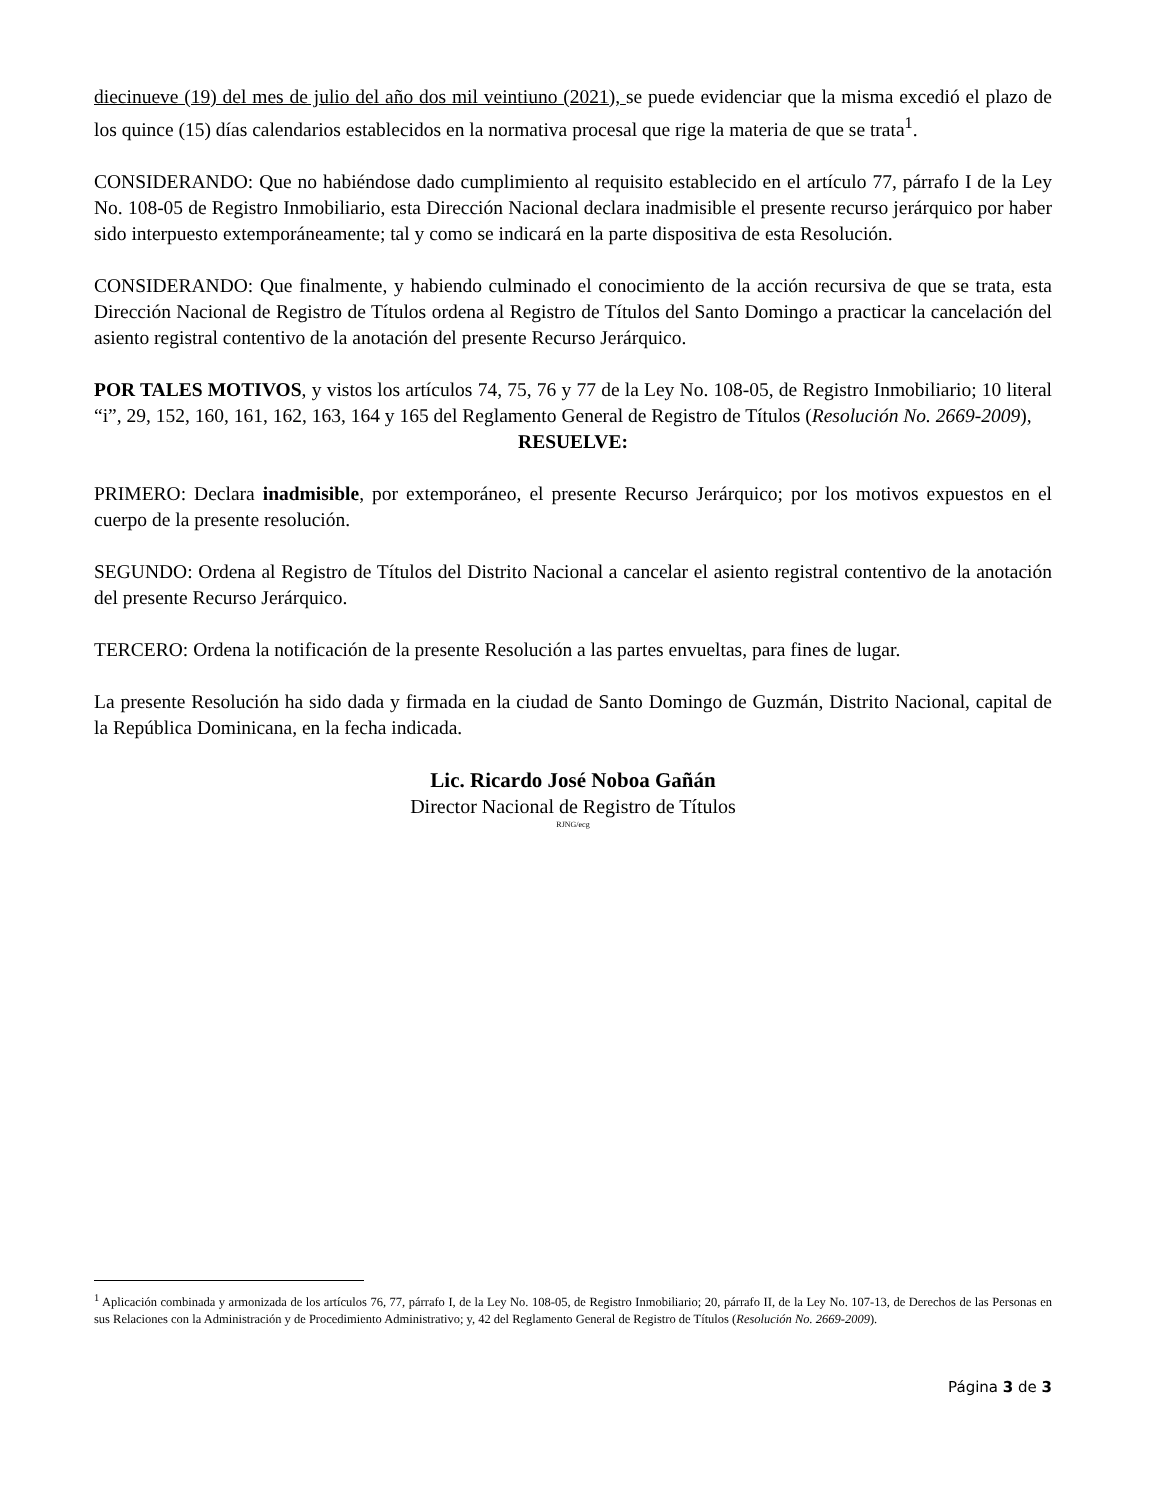diecinueve (19) del mes de julio del año dos mil veintiuno (2021), se puede evidenciar que la misma excedió el plazo de los quince (15) días calendarios establecidos en la normativa procesal que rige la materia de que se trata<sup>1</sup>.
CONSIDERANDO: Que no habiéndose dado cumplimiento al requisito establecido en el artículo 77, párrafo I de la Ley No. 108-05 de Registro Inmobiliario, esta Dirección Nacional declara inadmisible el presente recurso jerárquico por haber sido interpuesto extemporáneamente; tal y como se indicará en la parte dispositiva de esta Resolución.
CONSIDERANDO: Que finalmente, y habiendo culminado el conocimiento de la acción recursiva de que se trata, esta Dirección Nacional de Registro de Títulos ordena al Registro de Títulos del Santo Domingo a practicar la cancelación del asiento registral contentivo de la anotación del presente Recurso Jerárquico.
POR TALES MOTIVOS, y vistos los artículos 74, 75, 76 y 77 de la Ley No. 108-05, de Registro Inmobiliario; 10 literal “i”, 29, 152, 160, 161, 162, 163, 164 y 165 del Reglamento General de Registro de Títulos (Resolución No. 2669-2009),
RESUELVE:
PRIMERO: Declara inadmisible, por extemporáneo, el presente Recurso Jerárquico; por los motivos expuestos en el cuerpo de la presente resolución.
SEGUNDO: Ordena al Registro de Títulos del Distrito Nacional a cancelar el asiento registral contentivo de la anotación del presente Recurso Jerárquico.
TERCERO: Ordena la notificación de la presente Resolución a las partes envueltas, para fines de lugar.
La presente Resolución ha sido dada y firmada en la ciudad de Santo Domingo de Guzmán, Distrito Nacional, capital de la República Dominicana, en la fecha indicada.
Lic. Ricardo José Noboa Gañán
Director Nacional de Registro de Títulos
RJNG/ecg
<sup>1</sup> Aplicación combinada y armonizada de los artículos 76, 77, párrafo I, de la Ley No. 108-05, de Registro Inmobiliario; 20, párrafo II, de la Ley No. 107-13, de Derechos de las Personas en sus Relaciones con la Administración y de Procedimiento Administrativo; y, 42 del Reglamento General de Registro de Títulos (Resolución No. 2669-2009).
Página 3 de 3